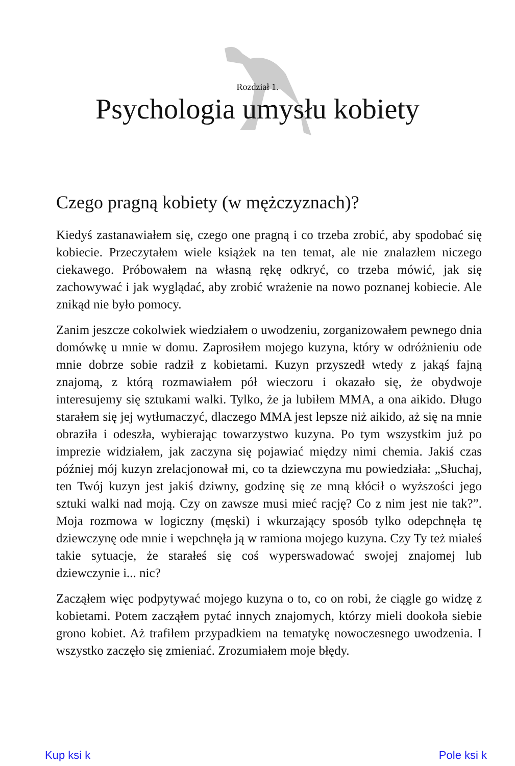Rozdział 1.
Psychologia umysłu kobiety
Czego pragną kobiety (w mężczyznach)?
Kiedyś zastanawiałem się, czego one pragną i co trzeba zrobić, aby spodobać się kobiecie. Przeczytałem wiele książek na ten temat, ale nie znalazłem niczego ciekawego. Próbowałem na własną rękę odkryć, co trzeba mówić, jak się zachowywać i jak wyglądać, aby zrobić wrażenie na nowo poznanej kobiecie. Ale znikąd nie było pomocy.
Zanim jeszcze cokolwiek wiedziałem o uwodzeniu, zorganizowałem pewnego dnia domówkę u mnie w domu. Zaprosiłem mojego kuzyna, który w odróżnieniu ode mnie dobrze sobie radził z kobietami. Kuzyn przyszedł wtedy z jakąś fajną znajomą, z którą rozmawiałem pół wieczoru i okazało się, że obydwoje interesujemy się sztukami walki. Tylko, że ja lubiłem MMA, a ona aikido. Długo starałem się jej wytłumaczyć, dlaczego MMA jest lepsze niż aikido, aż się na mnie obraziła i odeszła, wybierając towarzystwo kuzyna. Po tym wszystkim już po imprezie widziałem, jak zaczyna się pojawiać między nimi chemia. Jakiś czas później mój kuzyn zrelacjonował mi, co ta dziewczyna mu powiedziała: „Słuchaj, ten Twój kuzyn jest jakiś dziwny, godzinę się ze mną kłócił o wyższości jego sztuki walki nad moją. Czy on zawsze musi mieć rację? Co z nim jest nie tak?”. Moja rozmowa w logiczny (męski) i wkurzający sposób tylko odepchnęła tę dziewczynę ode mnie i wepchnęła ją w ramiona mojego kuzyna. Czy Ty też miałeś takie sytuacje, że starałeś się coś wyperswadować swojej znajomej lub dziewczynie i... nic?
Zacząłem więc podpytywać mojego kuzyna o to, co on robi, że ciągle go widzę z kobietami. Potem zacząłem pytać innych znajomych, którzy mieli dookoła siebie grono kobiet. Aż trafiłem przypadkiem na tematykę nowoczesnego uwodzenia. I wszystko zaczęło się zmieniać. Zrozumiałem moje błędy.
Kup ksi k Pole ksi k